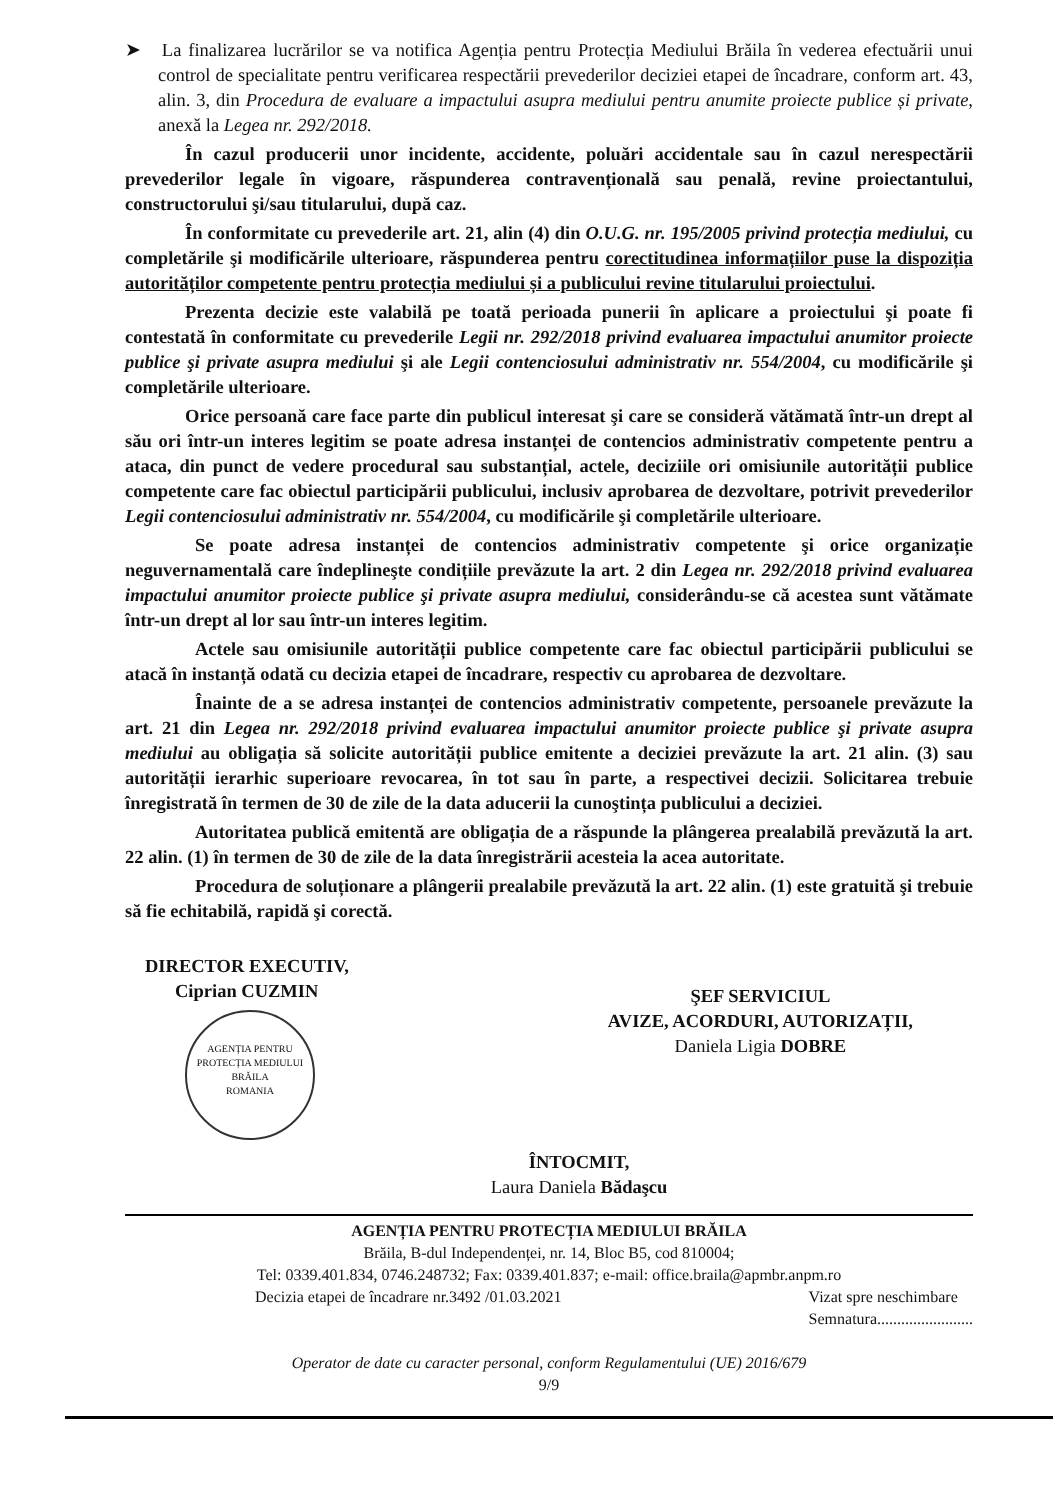➤ La finalizarea lucrărilor se va notifica Agenția pentru Protecția Mediului Brăila în vederea efectuării unui control de specialitate pentru verificarea respectării prevederilor deciziei etapei de încadrare, conform art. 43, alin. 3, din Procedura de evaluare a impactului asupra mediului pentru anumite proiecte publice și private, anexă la Legea nr. 292/2018.
În cazul producerii unor incidente, accidente, poluări accidentale sau în cazul nerespectării prevederilor legale în vigoare, răspunderea contravențională sau penală, revine proiectantului, constructorului şi/sau titularului, după caz.
În conformitate cu prevederile art. 21, alin (4) din O.U.G. nr. 195/2005 privind protecția mediului, cu completările şi modificările ulterioare, răspunderea pentru corectitudinea informațiilor puse la dispoziția autorităților competente pentru protecția mediului și a publicului revine titularului proiectului.
Prezenta decizie este valabilă pe toată perioada punerii în aplicare a proiectului şi poate fi contestată în conformitate cu prevederile Legii nr. 292/2018 privind evaluarea impactului anumitor proiecte publice şi private asupra mediului şi ale Legii contenciosului administrativ nr. 554/2004, cu modificările şi completările ulterioare.
Orice persoană care face parte din publicul interesat şi care se consideră vătămată într-un drept al său ori într-un interes legitim se poate adresa instanței de contencios administrativ competente pentru a ataca, din punct de vedere procedural sau substanțial, actele, deciziile ori omisiunile autorității publice competente care fac obiectul participării publicului, inclusiv aprobarea de dezvoltare, potrivit prevederilor Legii contenciosului administrativ nr. 554/2004, cu modificările şi completările ulterioare.
Se poate adresa instanței de contencios administrativ competente şi orice organizație neguvernamentală care îndeplineşte condițiile prevăzute la art. 2 din Legea nr. 292/2018 privind evaluarea impactului anumitor proiecte publice şi private asupra mediului, considerându-se că acestea sunt vătămate într-un drept al lor sau într-un interes legitim.
Actele sau omisiunile autorității publice competente care fac obiectul participării publicului se atacă în instanță odată cu decizia etapei de încadrare, respectiv cu aprobarea de dezvoltare.
Înainte de a se adresa instanței de contencios administrativ competente, persoanele prevăzute la art. 21 din Legea nr. 292/2018 privind evaluarea impactului anumitor proiecte publice şi private asupra mediului au obligația să solicite autorității publice emitente a deciziei prevăzute la art. 21 alin. (3) sau autorității ierarhic superioare revocarea, în tot sau în parte, a respectivei decizii. Solicitarea trebuie înregistrată în termen de 30 de zile de la data aducerii la cunoştința publicului a deciziei.
Autoritatea publică emitentă are obligația de a răspunde la plângerea prealabilă prevăzută la art. 22 alin. (1) în termen de 30 de zile de la data înregistrării acesteia la acea autoritate.
Procedura de soluționare a plângerii prealabile prevăzută la art. 22 alin. (1) este gratuită şi trebuie să fie echitabilă, rapidă şi corectă.
DIRECTOR EXECUTIV,
Ciprian CUZMIN
AGENȚIA PENTRU
PROTECȚIA MEDIULUI
BRĂILA
ROMANIA
ŞEF SERVICIUL
AVIZE, ACORDURI, AUTORIZAȚII,
Daniela Ligia DOBRE
ÎNTOCMIT,
Laura Daniela Bădaşcu
AGENȚIA PENTRU PROTECȚIA MEDIULUI BRĂILA
Brăila, B-dul Independenței, nr. 14, Bloc B5, cod 810004;
Tel: 0339.401.834, 0746.248732; Fax: 0339.401.837; e-mail: office.braila@apmbr.anpm.ro
Decizia etapei de încadrare nr.3492 /01.03.2021 Vizat spre neschimbare
Semnatura........................
Operator de date cu caracter personal, conform Regulamentului (UE) 2016/679
9/9